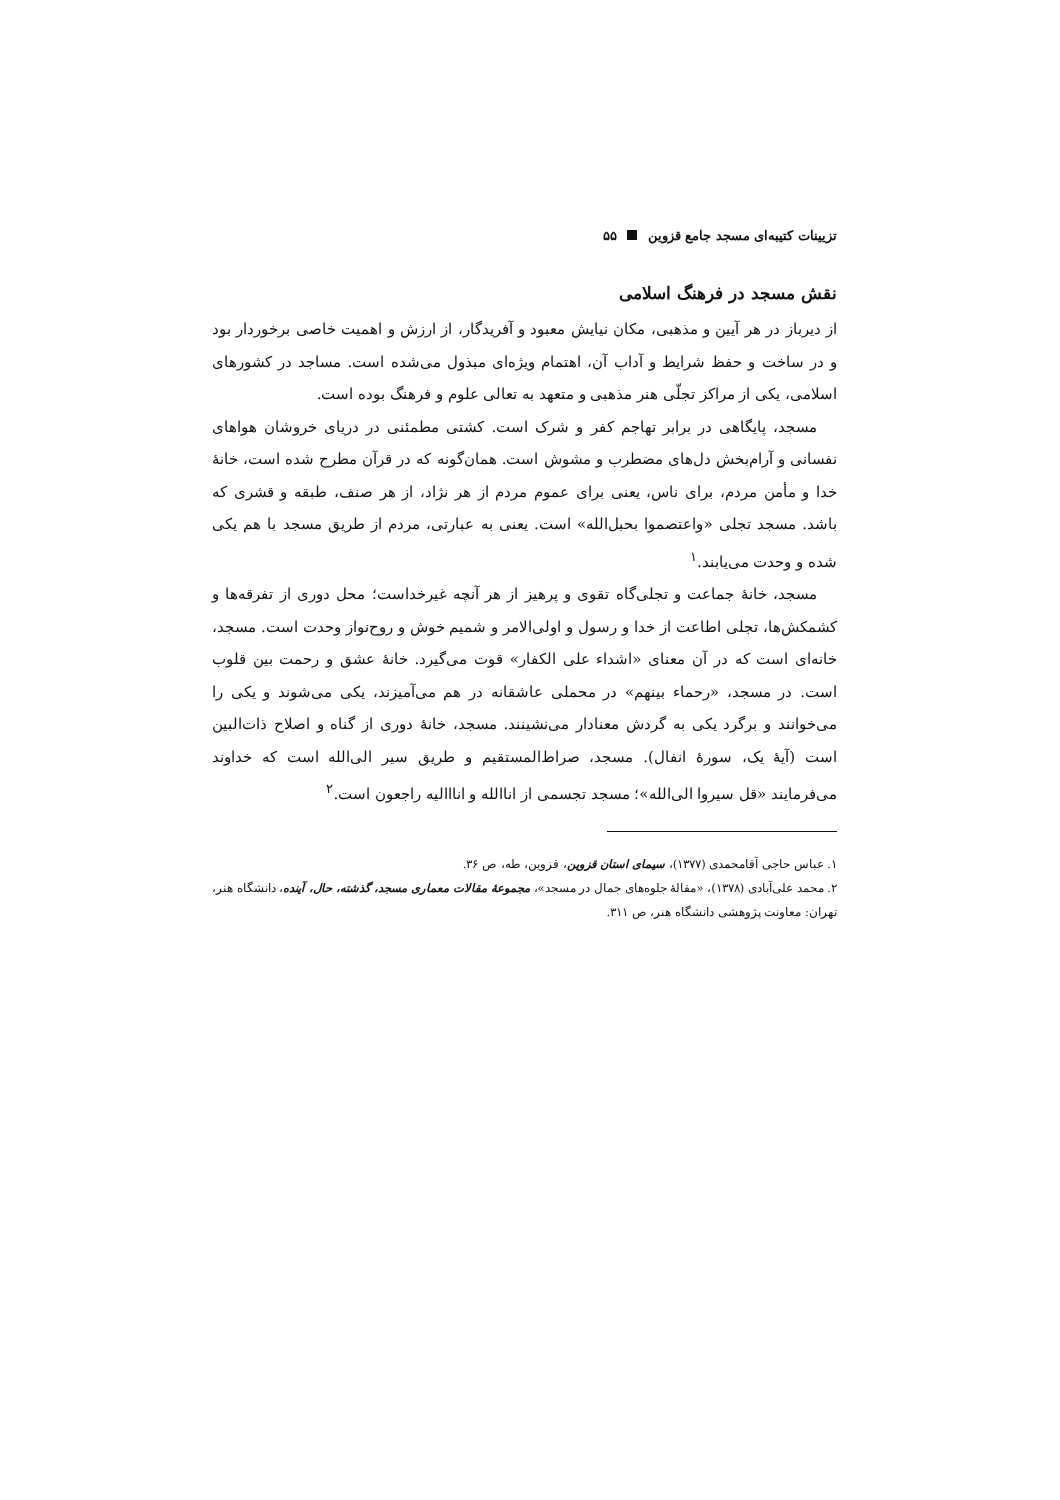تزیینات کتیبه‌ای مسجد جامع قزوین ۵۵
نقش مسجد در فرهنگ اسلامی
از دیرباز در هر آیین و مذهبی، مکان نیایش معبود و آفریدگار، از ارزش و اهمیت خاصی برخوردار بود و در ساخت و حفظ شرایط و آداب آن، اهتمام ویژه‌ای مبذول می‌شده است. مساجد در کشورهای اسلامی، یکی از مراکز تجلّی هنر مذهبی و متعهد به تعالی علوم و فرهنگ بوده است.
مسجد، پایگاهی در برابر تهاجم کفر و شرک است. کشتی مطمئنی در دریای خروشان هواهای نفسانی و آرام‌بخش دل‌های مضطرب و مشوش است. همان‌گونه که در قرآن مطرح شده است، خانهٔ خدا و مأمن مردم، برای ناس، یعنی برای عموم مردم از هر نژاد، از هر صنف، طبقه و قشری که باشد. مسجد تجلی «واعتصموا بحبل‌الله» است. یعنی به عبارتی، مردم از طریق مسجد با هم یکی شده و وحدت می‌یابند.<sup>۱</sup>
مسجد، خانهٔ جماعت و تجلی‌گاه تقوی و پرهیز از هر آنچه غیرخداست؛ محل دوری از تفرقه‌ها و کشمکش‌ها، تجلی اطاعت از خدا و رسول و اولی‌الامر و شمیم خوش و روح‌نواز وحدت است. مسجد، خانه‌ای است که در آن معنای «اشداء علی الکفار» قوت می‌گیرد. خانهٔ عشق و رحمت بین قلوب است. در مسجد، «رحماء بینهم» در محملی عاشقانه در هم می‌آمیزند، یکی می‌شوند و یکی را می‌خوانند و برگرد یکی به گردش معنادار می‌نشینند. مسجد، خانهٔ دوری از گناه و اصلاح ذات‌البین است (آیهٔ یک، سورهٔ انفال). مسجد، صراط‌المستقیم و طریق سیر الی‌الله است که خداوند می‌فرمایند «قل سیروا الی‌الله»؛ مسجد تجسمی از اناالله و انااالیه راجعون است.<sup>۲</sup>
۱. عباس حاجی آقامحمدی (۱۳۷۷)، سیمای استان قزوین، قزوین، طه، ص ۳۶.
۲. محمد علی‌آبادی (۱۳۷۸)، «مقالهٔ جلوه‌های جمال در مسجد»، مجموعهٔ مقالات معماری مسجد، گذشته، حال، آینده، دانشگاه هنر، تهران: معاونت پژوهشی دانشگاه هنر، ص ۳۱۱.